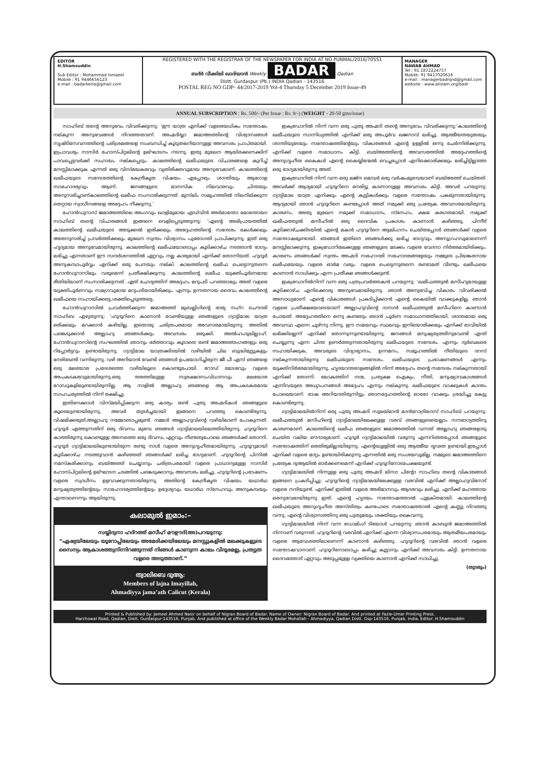EDITOR
H.Shamsuddin
Sub Editor : Mohammad Ismaeel
Mobile : 91 9446656123
e-mail : badarkerla@gmail.com
REGISTERED WITH THE REGISTRAR OF THE NEWSPAPER FOR INDIA AT NO PUNMAL/2016/70551
ബദ്ർ വീക്കിലി ഖാദിയാൻ Weekly BADAR Qadian
Distt. Gurdaspur (Pb.) INDIA Qadian - 143516
POSTAL REG NO GDP- 44/2017-2019 Vol-4 Thursday 5 December 2019 Issue-49
MANAGER
NAWAB AHMAD
Tel : 91 1872224757
Mobile: 91 9417020616
e-mail : managerbadrqnd@gmail.com
website : www.alislam.org/badr
ANNUAL SUBSCRIPTION : Rs. 500/- (Per Issue : Rs. 9/-) (WEIGHT - 20-50 gms/issue)
സാഹിബ് തന്റെ അനുഭവം വിവരിക്കുന്നു: ‘ഈ യാത്ര എനിക്ക് വളരെയധികം സന്തോഷം നല്കുന്ന അനുഭവങ്ങൾ നിറഞ്ഞതാണ്. അഹ്മദിയ്യാ ജമാഅത്തിന്റെ വിശ്വാസങ്ങൾ സൃഷ്ടിസേവനത്തിന്റെ പരിശ്രമങ്ങളെ സംബന്ധിച്ച് കൂടുതലറിയാനുള്ള അവസരം പ്രാപ്തമായി. ഇപ്രാവശ്യം നാസിർ ഹോസ്പിറ്റലിന്റെ ഉല്ഘാടനം നടന്നു. ഇതു മുഖേന ആയിരക്കണക്കിന് പാവപ്പെട്ടവർക്ക് സഹായം നല്കപ്പെടും. കാലത്തിന്റെ ഖലീഫയുടെ വിചാരങ്ങളെ കുറിച്ച് മനസ്സിലാക്കുക എന്നത് ഒരു വിസ്മയകരവും വ്യതിരിക്തവുമായ അനുഭവമാണ്. കാലത്തിന്റെ ഖലീഫയുടെ സന്ദേശത്തിന്റെ കേന്ദ്രീകൃത വിഷയം എപ്പോഴും ശാന്തിയും ആഗോള സാഹോദര്യവും ആണ്. ജനങ്ങളുടെ മാനസിക നിലവാരവും ചിന്തയും അനുസരിച്ചാണ്കാലത്തിന്റെ ഖലീഫ സംസാരിക്കുന്നത്. മുസ്‌ലിം സമൂഹത്തിൽ നിലനില്ക്കുന്ന തെറ്റായ സ്വാധീനങ്ങളെ അദ്ദേഹം നീക്കുന്നു.’
ഹോൻഡുറാസ് ജമാഅത്തിലെ അംഗവും ഖാളിമുമായ എഡ്‌വിൻ അർമാന്തോ മോന്തോയാ സാഹിബ് തന്റെ വിചാരങ്ങൾ ഇങ്ങനെ വെളിപ്പെടുത്തുന്നു: ‘എന്റെ അഭിപ്രായത്തിൽ കാലത്തിന്റെ ഖലീഫയുടെ അടുക്കൽ ഇരിക്കലും അദ്ദേഹത്തിന്റെ സന്ദേശം കേൾക്കലും അതനുസരിച്ച് പ്രവർത്തിക്കലും മുഖേന സ്വന്തം വിശ്വാസം പുരോഗതി പ്രാപിക്കുന്നു. ഇത് ഒരു ഹൃദ്യമായ അനുഭവമായിരുന്നു. കാലത്തിന്റെ ഖലീഫയോടൊപ്പം കൂടിക്കാഴ്ച നടത്താൻ ഭാഗ്യം ലഭിച്ചു എന്നതാണ് ഈ സന്ദർശനത്തിൽ ഏറ്റവും നല്ല കാര്യമായി എനിക്ക് തോന്നിയത്. ഹുദൂർ അനുകമ്പാപൂർവ്വം എനിക്ക് ഒരു പേനയും നല്കി. കാലത്തിന്റെ ഖലീഫ പെട്ടെന്നുതന്നെ ഹോൻഡുറാസിലും വരുമെന്ന് പ്രതീക്ഷിക്കുന്നു. കാലത്തിന്റെ ഖലീഫ യുക്തിപൂർണമായ രീതിയിലാണ് സംസാരിക്കുന്നത്. ഏത് ചോദ്യത്തിന് അദ്ദേഹം മറുപടി പറഞ്ഞാലും അത് വളരെ യുക്തിപൂർണവും സമഗ്രവുമായ മറുപടിയായിരിക്കും. എന്നും ഉന്നതനായ ദൈവം കാലത്തിന്റെ ഖലീഫയെ സഹായിക്കട്ടെ,ശക്തിപ്പെടുത്തട്ടെ.
ഹോൻഡുറാസിൽ പ്രവർത്തിക്കുന്ന ജമാഅത്ത് മുബല്ലിഗിന്റെ ഭാര്യ നഹ്റ ചൌദരി സാഹിബ എഴുതുന്നു: ‘ഹുദൂറിനെ കാണാൻ വേണ്ടിയുള്ള ഞങ്ങളുടെ ഗ്വാട്ടിമാല യാത്ര ഒരിക്കലും മറക്കാൻ കഴിയില്ല. ഇതൊരു ചരിത്രപരമായ അവസരമായിരുന്നു. അതിൽ പങ്കെടുക്കാൻ അല്ലാഹു ഞങ്ങൾക്കും അവസരം ഒരുക്കി. അൽഹംദുലില്ലാഹ്. ഹോൻഡുറാസിന്റെ സംഘത്തിൽ ഞാനും ഭർത്താവും കൂടാതെ രണ്ട് ജമാഅത്തംഗങ്ങളും ഒരു റിപ്പോർട്ടറും ഉണ്ടായിരുന്നു. ഗ്വാട്ടിമാല യാത്രക്കിടയിൽ വഴിയിൽ ചില ബുദ്ധിമുട്ടുകളും നേരിടേണ്ടി വന്നിരുന്നു. വഴി അറിയാൻ വേണ്ടി ഞങ്ങൾ ഉപയോഗിച്ചിരുന്ന ജീ പീ എസ് ഞങ്ങളെ ഒരു മലയോര പ്രദേശത്തെ വഴിയിലൂടെ കൊണ്ടുപോയി. റോഡ് മോശവും വളരെ അപകടകരവുമായിരുന്നു.ഒരു തരത്തിലുള്ള സുരക്ഷാസംവിധാനവും മലയോര റോഡുകളിലുണ്ടായിരുന്നില്ല. ആ നാളിൽ അല്ലാഹു ഞങ്ങളെ ആ അപകടകരമായ സാഹചര്യത്തിൽ നിന്ന് രക്ഷിച്ചു.
ഇതിനേക്കാൾ വിസ്മയിപ്പിക്കുന്ന ഒരു കാര്യം രണ്ട് പുതു അഹ്മദികൾ ഞങ്ങളുടെ കൂടെയുണ്ടായിരുന്നു. അവർ തുടർച്ചയായി ഇങ്ങനെ പറഞ്ഞു കൊണ്ടിരുന്നു, വിഷമിക്കരുത്,അല്ലാഹു നമ്മോടൊപ്പമുണ്ട്. നമ്മൾ അല്ലാഹുവിന്റെ വഴിയിലാണ് പോകുന്നത്. ഹുദൂർ എത്തുന്നതിന് ഒരു ദിവസം മുമ്പേ ഞങ്ങൾ ഗ്വാട്ടിമാലയിലെത്തിയിരുന്നു. ഹുദൂറിനെ കാത്തിരുന്നു കൊണ്ടുള്ള അന്നത്തെ ഒരു ദിവസം ഏറ്റവും നീണ്ടതുപോലെ ഞങ്ങൾക്ക് തോന്നി. ഹുദൂർ ഗ്വാട്ടിമാലയിലുണ്ടായിരുന്ന രണ്ടു നാൾ വളരെ അനുഗൃഹീതമായിരുന്നു. ഹുദൂറുമായി കൂടിക്കാഴ്ച നടത്തുവാൻ കഴിഞ്ഞത് ഞങ്ങൾക്ക് ലഭിച്ച ഭാഗ്യമാണ്. ഹുദൂറിന്റെ പിന്നിൽ നമസ്കരിക്കാനും ബയ്അത്ത് ചെയ്യാനും ചരിത്രപരമായി വളരെ പ്രാധാന്യമുള്ള നാസിർ ഹോസ്പിറ്റലിന്റെ ഉല്ഘാടന ചടങ്ങിൽ പങ്കെടുക്കാനും അവസരം ലഭിച്ചു. ഹുദൂറിന്റെ പ്രഭാഷണം വളരെ സ്വാധീനം ഉളവാക്കുന്നതായിരുന്നു. അതിന്റെ കേന്ദ്രീകൃത വിഷയം യഥാർഥ മനുഷ്യത്വത്തിന്റേയും സാഹോദര്യത്തിന്റേയും ഉദ്ദേശ്യവും യഥാർഥ സ്നേഹവും അനുകമ്പയും എന്താണെന്നും ആയിരുന്നു.
കലാമുൽ ഇമാം:–
സയ്യിദുനാ ഹദ്റത്ത് മസീഹ് മൗഊദ്(അ)പറയുന്നു:
“ഏഷ്യയിലേയും യൂറോപ്പിലേയും അമേരിക്കയിലേയും മനസ്സുകളിൽ മലക്കുകളുടെ സൈന്യം ആകാശത്തുനിന്നിറങ്ങുന്നത് നിങ്ങൾ കാണുന്ന കാലം വിദൂരമല്ല, പ്രത്യുത വളരെ അടുത്താണ്.”
ത്വാലിബെ ദുആ:
Members of lajna Imayillah,
Ahmadiyya jama’ath Calicut (Kerala)
ഇക്വഡോറിൽ നിന്ന് വന്ന ഒരു പുതു അഹ്മദി തന്റെ അനുഭവം വിവരിക്കുന്നു:‘കാലത്തിന്റെ ഖലീഫയുടെ സാന്നിധ്യത്തിൽ എനിക്ക് ഒരു അപൂർവ ഖജനാവ് ലഭിച്ചു. ആത്മീയതയുടേയും ശാന്തിയുടേയും സന്തോഷത്തിന്റേയും വികാരങ്ങൾ എന്റെ ഉള്ളിൽ ഒന്നു ചേർന്നിരിക്കുന്നു. എനിക്ക് വളരെ സമാധാനം കിട്ടി. ബയ്അത്തിന്റെ അവസരത്തിൽ അദ്ദേഹത്തിന്റെ അനുഗൃഹീത കൈകൾ എന്റെ കൈയ്യിന്മേൽ വെച്ചപ്പോൾ എനിക്കൊരിക്കലും ലഭിച്ചിട്ടില്ലാത്ത ഒരു ഭാഗ്യമായിരുന്നു അത്.
ഇക്വഡോറിൽ നിന്ന് വന്ന ഒരു ലജ്ന മെമ്പർ ഒരു വർഷംമുമ്പേയാണ് ബയ്അത്ത് ചെയ്തത്. അവർക്ക് ആദ്യമായി ഹുദൂറിനെ നേരിട്ടു കാണാനുള്ള അവസരം കിട്ടി. അവർ പറയുന്നു: ഗ്വാട്ടിമാല യാത്ര എനിക്കും എന്റെ കുട്ടികൾക്കും വളരെ സന്തോഷം പകരുന്നതായിരുന്നു. ആദ്യമായി ഞാൻ ഹുദൂറിനെ കണ്ടപ്പോൾ അത് നമുക്ക് ഒരു പ്രത്യേക അവസരമായിരുന്നു. കാരണം, അതു മുഖേന നമുക്ക് സമാധാനം, സ്നേഹം, ക്ഷമ കരഗതമായി. നമുക്ക് ഖലീഫത്തുൽ മസീഹിൽ ഒരു ദൈവിക പ്രകാശം കാണാൻ കഴിഞ്ഞു. പിന്നീട് കൂടിക്കാഴ്ചക്കിടയിൽ എന്റെ മകൻ ഹുദൂറിനെ ആലിംഗനം ചെയ്തപ്പോൾ ഞങ്ങൾക്ക് വളരെ സന്തോഷമുണ്ടായി. ഞങ്ങൾ ഇതിനെ ഞങ്ങൾക്കു ലഭിച്ച ഭാഗ്യവും അനുഗ്രഹവുമാണെന്ന് മനസ്സിലാക്കുന്നു. ഇക്വഡോറിലേക്കുള്ള ഞങ്ങളുടെ മടക്കം വളരെ വേദനാ നിർഭരമായിരിക്കും. കാരണം ഞങ്ങൾക്ക് സ്വന്തം അഹ്മദി സഹോദരി സഹോദരങ്ങളേയും നമ്മുടെ പ്രിയങ്കരനായ ഖലീഫയേയും വളരെ ഓർമ വരും. വളരെ പെട്ടെന്നുതന്നെ രണ്ടാമത് വീണ്ടും ഖലീഫയെ കാണാൻ സാധിക്കും എന്ന പ്രതീക്ഷ ഞങ്ങൾക്കുണ്ട്.
ഇക്വഡോറിൽനിന്ന് വന്ന ഒരു പത്രപ്രവർത്തകൻ പറയുന്നു: ‘ഖലീഫത്തുൽ മസീഹുമായുള്ള കൂടിക്കാഴ്ച എനിക്കൊരു അനുഭവമായിരുന്നു. ഞാൻ അനുഭവിച്ച വികാരം വിവരിക്കൽ അസാധ്യമാണ്. എന്റെ വികാരങ്ങൾ പ്രകടിപ്പിക്കാൻ എന്റെ കൈയിൽ വാക്കുകളില്ല. ഞാൻ വളരെ പ്രതീക്ഷയോടെയാണ് അല്ലാഹുവിന്റെ ദാസൻ ഖലീഫത്തുൽ മസീഹിനെ കാണാൻ പോയത്. അദ്ദേഹത്തിനെ ഒന്നു കണ്ടതും ഞാൻ പൂർണ സമാധാനത്തിലായി. ശാന്തമായ ഒരു അവസ്ഥ എന്നെ ചൂഴ്ന്നു നിന്നു. ഈ സമയവും സ്ഥലവും ഇനിയൊരിക്കലും എനിക്ക് ഭാവിയിൽ ലഭിക്കില്ലെന്ന് എനിക്ക് തോന്നുന്നുണ്ടായിരുന്നു. ജനങ്ങൾ മനുഷ്യത്വത്തിനുവേണ്ടി എന്ത് ചെയ്യുന്നു എന്ന ചിന്ത ഉണർത്തുന്നതായിരുന്നു ഖലീഫയുടെ സന്ദേശം. എന്നും ദുർബലരെ സഹായിക്കുക, അവരുടെ വിദ്യാഭ്യാസം, ഉന്നമനം, സമൂഹത്തിൽ നീതിയുടെ ദറസ് നല്കുന്നതായിരുന്നു ഖലീഫയുടെ സന്ദേശം. ഖലീഫയുടെ പ്രഭാഷണങ്ങൾ എന്നും യുക്തിനിർഭരമായിരുന്നു. ഹൃദയാന്തരാളങ്ങളിൽ നിന്ന് അദ്ദേഹം തന്റെ സന്ദേശം നല്കുന്നതായി എനിക്ക് തോന്നി. ലോകത്തിന് നന്മ, പ്രത്യക്ഷ ഐക്യം, നീതി, മനുഷ്യാവകാശങ്ങൾ എന്നിവയുടെ അധ്യാപനങ്ങൾ അദ്ദേഹം എന്നും നല്കുന്നു. ഖലീഫയുടെ വാക്കുകൾ കാന്തം പോലെയാണ്. ഭാഷ അറിയാതിരുന്നിട്ടും ഞാനദ്ദേഹത്തിന്റെ ഓരോ വാക്കും ശ്രദ്ധിച്ചു കേട്ടു കൊണ്ടിരുന്നു.
ഗ്വാട്ടിമാലയിൽനിന്ന് ഒരു പുതു അഹ്മദി സുലയ്മാൻ മാൻറോദ്രിഗേസ് സാഹിബ് പറയുന്നു: ഖലീഫത്തുൽ മസീഹിന്റെ ഗ്വാട്ടിമാലയിലേക്കുള്ള വരവ് ഞങ്ങളുടെയെല്ലാം സൗഭാഗ്യത്തിനു കാരണമാണ്. കാലത്തിന്റെ ഖലീഫ ഞങ്ങളുടെ ജമാഅത്തിൽ വന്നത് അല്ലാഹു ഞങ്ങളോടു ചെയ്ത വലിയ ഔദാര്യമാണ്. ഹുദൂർ ഗ്വാട്ടിമാലയിൽ വരുന്നു എന്നറിഞ്ഞപ്പോൾ ഞങ്ങളുടെ സന്തോഷത്തിന് ഒരതിരുമില്ലായിരുന്നു. എന്റെയുള്ളിൽ ഒരു ആത്മീയ ദൃഢത ഉണ്ടായി.ഇപ്പോൾ എനിക്ക് വളരെ മാറ്റം ഉണ്ടായിരിക്കുന്നു എന്നതിൽ ഒരു സംശയവുമില്ല. നമ്മുടെ ജമാഅത്തിനെ പ്രത്യേക ദുആയിൽ ഓർക്കണമെന്ന് എനിക്ക് ഹുദൂറിനോടപേക്ഷയുണ്ട്.
ഗ്വാട്ടിമാലയിൽ നിന്നുള്ള ഒരു പുതു അഹ്മദി ലിസാ പിന്റോ സാഹിബ തന്റെ വികാരങ്ങൾ ഇങ്ങനെ പ്രകടിപ്പിച്ചു: ഹുദൂറിന്റെ ഗ്വാട്ടിമാലയിലേക്കുള്ള വരവിൽ എനിക്ക് അല്ലാഹുവിനോട് വളരെ നന്ദിയുണ്ട്. എനിക്ക് ഇതിൽ വളരെ അഭിമാനവും ആദരവും ലഭിച്ചു. എനിക്ക് മഹത്തായ ഒരനുഭവമായിരുന്നു ഇത്. എന്റെ ഹൃദയം സന്തോഷത്താൽ പുളകിതമായി. കാലത്തിന്റെ ഖലീഫയുടെ അനുഗൃഹീത അസ്തിത്വം കണ്ടപാടെ സന്തോഷത്താൽ എന്റെ കണ്ണു നിറഞ്ഞു വന്നു. എന്റെ വിശ്വാസത്തിനു ഒരു പുതുമയും ശക്തിയും കൈവന്നു.
ഗ്വാട്ടിമാലയിൽ നിന്ന് വന്ന ഡോമിംഗ് ടിയോൾ പറയുന്നു: ഞാൻ കാബുൻ ജമാഅത്തിൽ നിന്നാണ് വരുന്നത്. ഹുദൂറിന്റെ വരവിൽ എനിക്ക് എന്നെ വിശ്വാസപരമായും ആതമീയപരമായും വളരെ ആവേശത്തിലാണെന്ന് കാണാൻ കഴിഞ്ഞു. ഹുദൂറിന്റെ വരവിൽ ഞാൻ വളരെ സന്തോഷവാനാണ്. ഹുദൂറിനോടൊപ്പം കഴിച്ചു കൂട്ടാനും എനിക്ക് അവസരം കിട്ടി. ഉന്നതനായ ദൈവത്തോട് ഏറ്റവും അടുപ്പമുള്ള വ്യക്തിയെ കാണാൻ എനിക്ക് സാധിച്ചു.
(തുടരും)
Printed & Published by: Jameel Ahmed Nasir on behalf of Nigran Board of Badar. Name of Owner: Nigran Board of Badar. And printed at Fazle-Umar Printing Press.
Harchowal Road, Qadian, Distt. Gurdaspur-143516, Punjab. And published at office of the Weekly Badar Mohallah - Ahmadiyya, Qadian Distt. Gsp-143516, Punjab. India. Editor: H.Shamsuddin